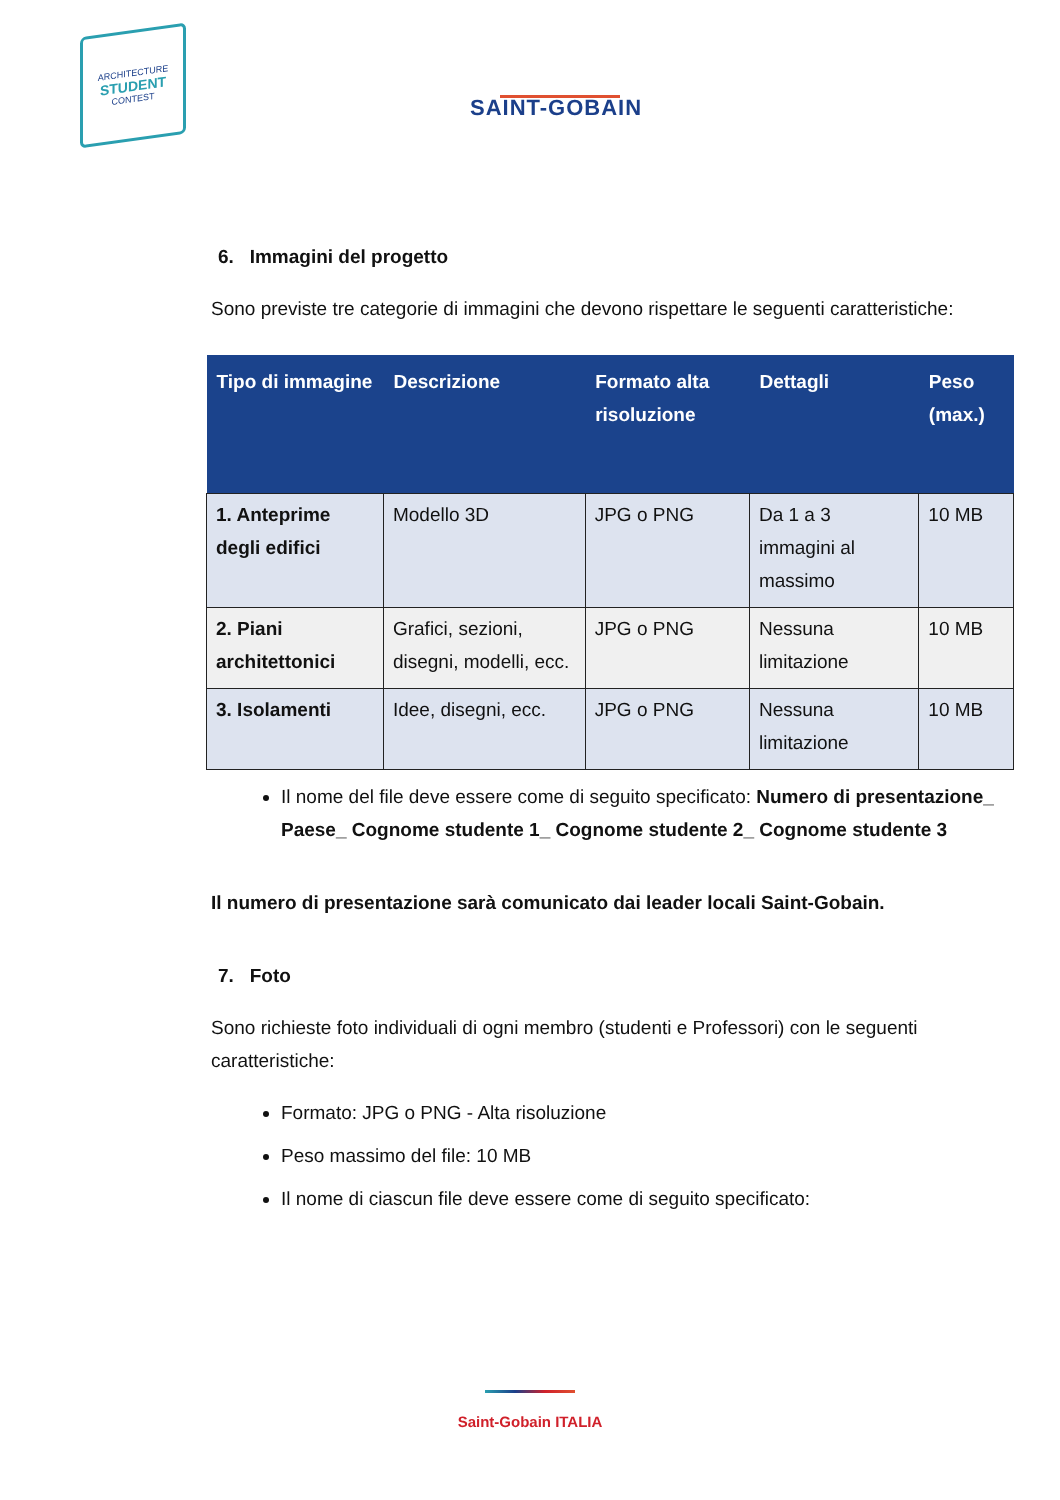ARCHITECTURE
STUDENT
CONTEST
SAINT-GOBAIN
6. Immagini del progetto
Sono previste tre categorie di immagini che devono rispettare le seguenti caratteristiche:
| Tipo di immagine | Descrizione | Formato alta risoluzione | Dettagli | Peso (max.) |
| --- | --- | --- | --- | --- |
| 1. Anteprime degli edifici | Modello 3D | JPG o PNG | Da 1 a 3 immagini al massimo | 10 MB |
| 2. Piani architettonici | Grafici, sezioni, disegni, modelli, ecc. | JPG o PNG | Nessuna limitazione | 10 MB |
| 3. Isolamenti | Idee, disegni, ecc. | JPG o PNG | Nessuna limitazione | 10 MB |
Il nome del file deve essere come di seguito specificato: Numero di presentazione_ Paese_ Cognome studente 1_ Cognome studente 2_ Cognome studente 3
Il numero di presentazione sarà comunicato dai leader locali Saint-Gobain.
7. Foto
Sono richieste foto individuali di ogni membro (studenti e Professori) con le seguenti caratteristiche:
Formato: JPG o PNG - Alta risoluzione
Peso massimo del file: 10 MB
Il nome di ciascun file deve essere come di seguito specificato:
Saint-Gobain ITALIA